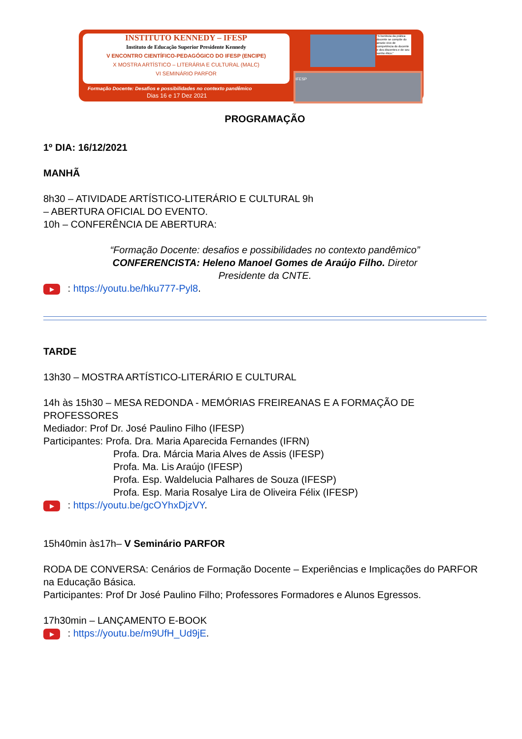INSTITUTO KENNEDY – IFESP
Instituto de Educação Superior Presidente Kennedy
V ENCONTRO CIENTÍFICO-PEDAGÓGICO DO IFESP (ENCIPE)
X MOSTRA ARTÍSTICO – LITERÁRIA E CULTURAL (MALC)
VI SEMINÁRIO PARFOR
Formação Docente: Desafios e possibilidades no contexto pandêmico
Dias 16 e 17 Dez 2021
"A boniteza da prática docente se compõe do anseio vivo de competência do docente e dos discentes e de seu sonho ético."
IFESP
PROGRAMAÇÃO
1º DIA: 16/12/2021
MANHÃ
8h30 – ATIVIDADE ARTÍSTICO-LITERÁRIO E CULTURAL 9h
– ABERTURA OFICIAL DO EVENTO.
10h – CONFERÊNCIA DE ABERTURA:
“Formação Docente: desafios e possibilidades no contexto pandêmico”
CONFERENCISTA: Heleno Manoel Gomes de Araújo Filho. Diretor Presidente da CNTE.
▶ : https://youtu.be/hku777-Pyl8.
TARDE
13h30 – MOSTRA ARTÍSTICO-LITERÁRIO E CULTURAL
14h às 15h30 – MESA REDONDA - MEMÓRIAS FREIREANAS E A FORMAÇÃO DE PROFESSORES
Mediador: Prof Dr. José Paulino Filho (IFESP)
Participantes: Profa. Dra. Maria Aparecida Fernandes (IFRN)
Profa. Dra. Márcia Maria Alves de Assis (IFESP)
Profa. Ma. Lis Araújo (IFESP)
Profa. Esp. Waldelucia Palhares de Souza (IFESP)
Profa. Esp. Maria Rosalye Lira de Oliveira Félix (IFESP)
▶ : https://youtu.be/gcOYhxDjzVY.
15h40min às17h– V Seminário PARFOR
RODA DE CONVERSA: Cenários de Formação Docente – Experiências e Implicações do PARFOR na Educação Básica.
Participantes: Prof Dr José Paulino Filho; Professores Formadores e Alunos Egressos.
17h30min – LANÇAMENTO E-BOOK
▶ : https://youtu.be/m9UfH_Ud9jE.